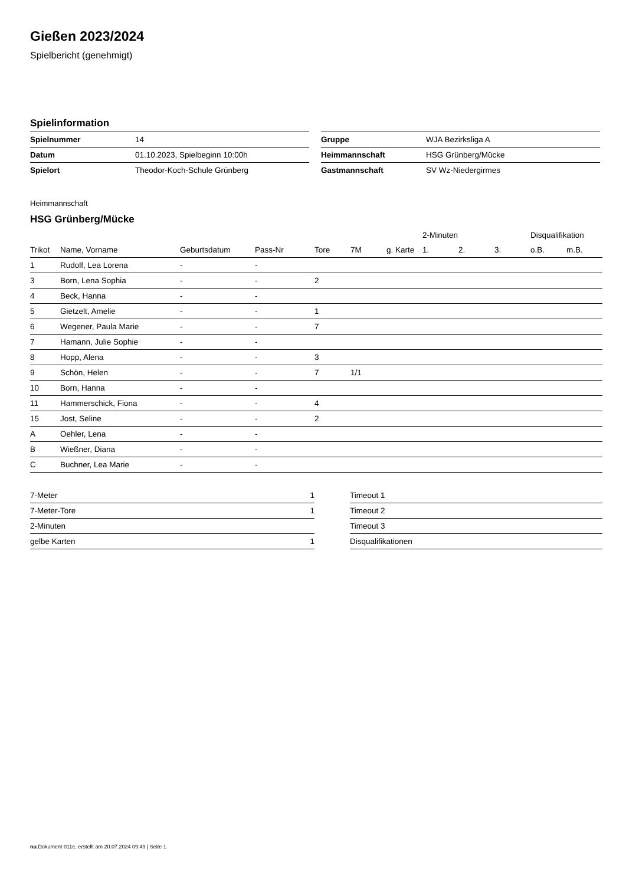Gießen 2023/2024
Spielbericht (genehmigt)
Spielinformation
| Spielnummer | 14 |
| Datum | 01.10.2023, Spielbeginn 10:00h |
| Spielort | Theodor-Koch-Schule Grünberg |
| Gruppe | WJA Bezirksliga A |
| Heimmannschaft | HSG Grünberg/Mücke |
| Gastmannschaft | SV Wz-Niedergirmes |
Heimmannschaft
HSG Grünberg/Mücke
| | | | | | | | 2-Minuten | | | Disqualifikation | |
| --- | --- | --- | --- | --- | --- | --- | --- | --- | --- | --- | --- |
| Trikot | Name, Vorname | Geburtsdatum | Pass-Nr | Tore | 7M | g. Karte | 1. | 2. | 3. | o.B. | m.B. |
| 1 | Rudolf, Lea Lorena | - | - | | | | | | | | |
| 3 | Born, Lena Sophia | - | - | 2 | | | | | | | |
| 4 | Beck, Hanna | - | - | | | | | | | | |
| 5 | Gietzelt, Amelie | - | - | 1 | | | | | | | |
| 6 | Wegener, Paula Marie | - | - | 7 | | | | | | | |
| 7 | Hamann, Julie Sophie | - | - | | | | | | | | |
| 8 | Hopp, Alena | - | - | 3 | | | | | | | |
| 9 | Schön, Helen | - | - | 7 | 1/1 | | | | | | |
| 10 | Born, Hanna | - | - | | | | | | | | |
| 11 | Hammerschick, Fiona | - | - | 4 | | | | | | | |
| 15 | Jost, Seline | - | - | 2 | | | | | | | |
| A | Oehler, Lena | - | - | | | | | | | | |
| B | Wießner, Diana | - | - | | | | | | | | |
| C | Buchner, Lea Marie | - | - | | | | | | | | |
| 7-Meter | 1 |
| 7-Meter-Tore | 1 |
| 2-Minuten | |
| gelbe Karten | 1 |
| Timeout 1 |
| Timeout 2 |
| Timeout 3 |
| Disqualifikationen |
nu.Dokument 011e, erstellt am 20.07.2024 09:49 | Seite 1